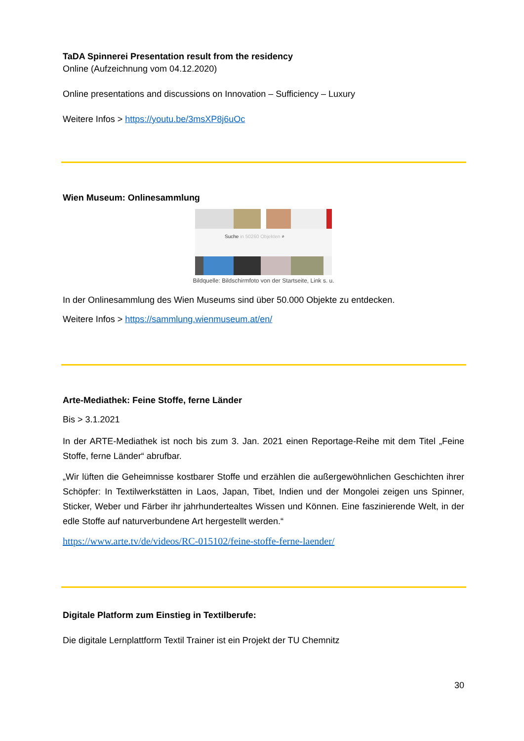TaDA Spinnerei Presentation result from the residency
Online (Aufzeichnung vom 04.12.2020)
Online presentations and discussions on Innovation – Sufficiency – Luxury
Weitere Infos > https://youtu.be/3msXP8j6uOc
Wien Museum: Onlinesammlung
Suche in 50260 Objekten ⌕
Bildquelle: Bildschirmfoto von der Startseite, Link s. u.
In der Onlinesammlung des Wien Museums sind über 50.000 Objekte zu entdecken.
Weitere Infos > https://sammlung.wienmuseum.at/en/
Arte-Mediathek: Feine Stoffe, ferne Länder
Bis > 3.1.2021
In der ARTE-Mediathek ist noch bis zum 3. Jan. 2021 einen Reportage-Reihe mit dem Titel „Feine Stoffe, ferne Länder“ abrufbar.
„Wir lüften die Geheimnisse kostbarer Stoffe und erzählen die außergewöhnlichen Geschichten ihrer Schöpfer: In Textilwerkstätten in Laos, Japan, Tibet, Indien und der Mongolei zeigen uns Spinner, Sticker, Weber und Färber ihr jahrhundertealtes Wissen und Können. Eine faszinierende Welt, in der edle Stoffe auf naturverbundene Art hergestellt werden.“
https://www.arte.tv/de/videos/RC-015102/feine-stoffe-ferne-laender/
Digitale Platform zum Einstieg in Textilberufe:
Die digitale Lernplattform Textil Trainer ist ein Projekt der TU Chemnitz
30